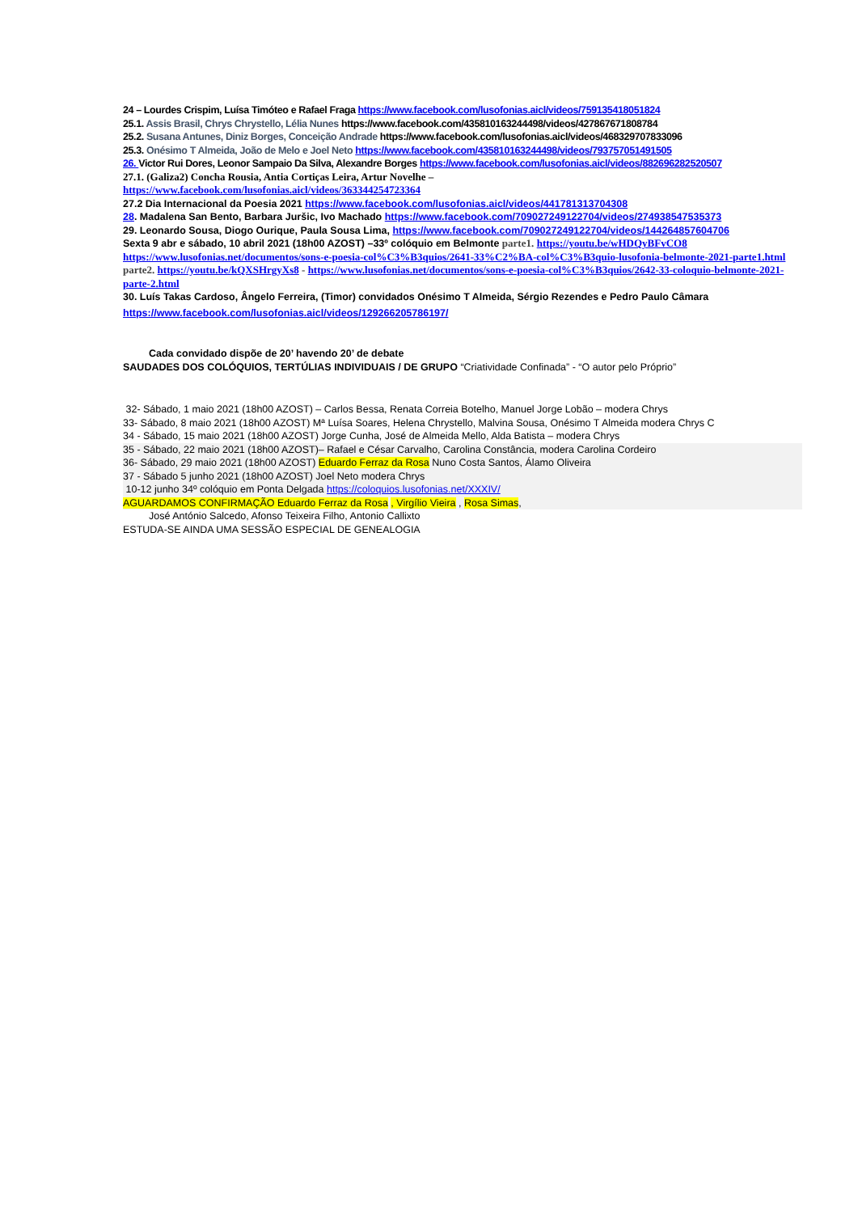24 – Lourdes Crispim, Luísa Timóteo e Rafael Fraga https://www.facebook.com/lusofonias.aicl/videos/759135418051824
25.1. Assis Brasil, Chrys Chrystello, Lélia Nunes https://www.facebook.com/435810163244498/videos/427867671808784
25.2. Susana Antunes, Diniz Borges, Conceição Andrade https://www.facebook.com/lusofonias.aicl/videos/468329707833096
25.3. Onésimo T Almeida, João de Melo e Joel Neto https://www.facebook.com/435810163244498/videos/793757051491505
26. Victor Rui Dores, Leonor Sampaio Da Silva, Alexandre Borges https://www.facebook.com/lusofonias.aicl/videos/882696282520507
27.1. (Galiza2) Concha Rousia, Antia Cortiças Leira, Artur Novelhe –
https://www.facebook.com/lusofonias.aicl/videos/363344254723364
27.2 Dia Internacional da Poesia 2021 https://www.facebook.com/lusofonias.aicl/videos/441781313704308
28. Madalena San Bento, Barbara Juršic, Ivo Machado https://www.facebook.com/709027249122704/videos/274938547535373
29. Leonardo Sousa, Diogo Ourique, Paula Sousa Lima, https://www.facebook.com/709027249122704/videos/144264857604706
Sexta 9 abr e sábado, 10 abril 2021 (18h00 AZOST) –33º colóquio em Belmonte parte1. https://youtu.be/wHDQyBFvCO8
https://www.lusofonias.net/documentos/sons-e-poesia-col%C3%B3quios/2641-33%C2%BA-col%C3%B3quio-lusofonia-belmonte-2021-parte1.html
parte2. https://youtu.be/kQXSHrgyXs8 - https://www.lusofonias.net/documentos/sons-e-poesia-col%C3%B3quios/2642-33-coloquio-belmonte-2021-parte-2.html
30. Luís Takas Cardoso, Ângelo Ferreira, (Timor) convidados Onésimo T Almeida, Sérgio Rezendes e Pedro Paulo Câmara
https://www.facebook.com/lusofonias.aicl/videos/129266205786197/
Cada convidado dispõe de 20’ havendo 20’ de debate
SAUDADES DOS COLÓQUIOS, TERTÚLIAS INDIVIDUAIS / DE GRUPO “Criatividade Confinada” - “O autor pelo Próprio”
32- Sábado, 1 maio 2021 (18h00 AZOST) – Carlos Bessa, Renata Correia Botelho, Manuel Jorge Lobão – modera Chrys
33- Sábado, 8 maio 2021 (18h00 AZOST) Mª Luísa Soares, Helena Chrystello, Malvina Sousa, Onésimo T Almeida modera Chrys C
34 - Sábado, 15 maio 2021 (18h00 AZOST) Jorge Cunha, José de Almeida Mello, Alda Batista – modera Chrys
35 - Sábado, 22 maio 2021 (18h00 AZOST)– Rafael e César Carvalho, Carolina Constância, modera Carolina Cordeiro
36- Sábado, 29 maio 2021 (18h00 AZOST) Eduardo Ferraz da Rosa Nuno Costa Santos, Álamo Oliveira
37 - Sábado 5 junho 2021 (18h00 AZOST) Joel Neto modera Chrys
10-12 junho 34º colóquio em Ponta Delgada https://coloquios.lusofonias.net/XXXIV/
AGUARDAMOS CONFIRMAÇÃO Eduardo Ferraz da Rosa , Virgílio Vieira , Rosa Simas,
José António Salcedo, Afonso Teixeira Filho, Antonio Callixto
ESTUDA-SE AINDA UMA SESSÃO ESPECIAL DE GENEALOGIA